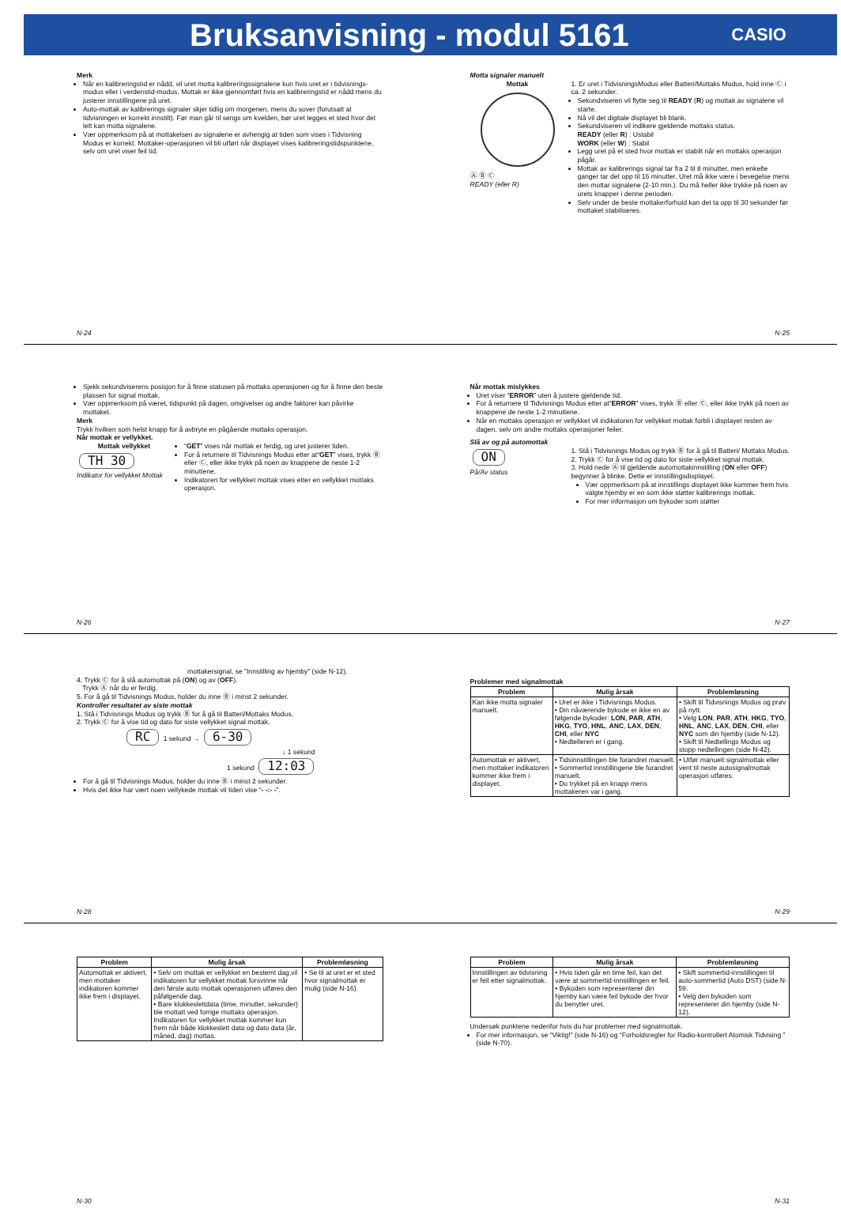Bruksanvisning - modul 5161
CASIO
Merk
Når en kalibreringstid er nådd, vil uret motta kalibreringssignalene kun hvis uret er i tidvisnings-modus eller i verdenstid-modus. Mottak er ikke gjennomført hvis en kalibreringstid er nådd mens du justerer innstillingene på uret.
Auto-mottak av kalibrerings signaler skjer tidlig om morgenen, mens du sover (forutsatt at tidvisningen er korrekt innstilt). Før man går til sengs om kvelden, bør uret legges et sted hvor det lett kan motta signalene.
Vær oppmerksom på at mottakelsen av signalene er avhengig at tiden som vises i Tidvisning Modus er korrekt. Mottaker-operasjonen vil bli utført når displayet vises kalibreringstidspunktene, selv om uret viser feil tid.
N-24
Motta signaler manuelt
Mottak
Ⓐ Ⓑ Ⓒ
READY (eller R)
1. Er uret i TidvisningsModus eller Batteri/Mottaks Modus, hold inne Ⓒ i ca. 2 sekunder.
Sekundviseren vil flytte seg til READY (R) og mottak av signalene vil starte.
Nå vil det digitale displayet bli blank.
Sekundviseren vil indikere gjeldende mottaks status.
READY (eller R) : Ustabil
WORK (eller W) : Stabil
Legg uret på et sted hvor mottak er stabilt når en mottaks operasjon pågår.
Mottak av kalibrerings signal tar fra 2 til 8 minutter, men enkelte ganger tar det opp til 16 minutter. Uret må ikke være i bevegelse mens den mottar signalene (2-10 min.). Du må heller ikke trykke på noen av urets knapper i denne perioden.
Selv under de beste mottakerforhold kan det ta opp til 30 sekunder før mottaket stabiliseres.
N-25
Sjekk sekundviserens posisjon for å finne statusen på mottaks operasjonen og for å finne den beste plassen for signal mottak.
Vær oppmerksom på været, tidspunkt på dagen, omgivelser og andre faktorer kan påvirke mottaket.
Merk
Trykk hvilken som helst knapp for å avbryte en pågående mottaks operasjon.
Når mottak er vellykket.
Mottak vellykket
TH 30
Indikator for vellykket Mottak
“GET” vises når mottak er ferdig, og uret justerer tiden.
For å returnere til Tidvisnings Modus etter at“GET” vises, trykk Ⓑ eller Ⓒ, eller ikke trykk på noen av knappene de neste 1-2 minuttene.
Indikatoren for vellykket mottak vises etter en vellykket mottaks operasjon.
N-26
Når mottak mislykkes
Uret viser “ERROR” uten å justere gjeldende tid.
For å returnere til Tidvisnings Modus etter at“ERROR” vises, trykk Ⓑ eller Ⓒ, eller ikke trykk på noen av knappene de neste 1-2 minuttene.
Når en mottaks operasjon er vellykket vil indikatoren for vellykket mottak forbli i displayet resten av dagen, selv om andre mottaks operasjoner feiler.
Slå av og på automottak
ON
På/Av status
1. Stå i Tidvisnings Modus og trykk Ⓑ for å gå til Batteri/ Mottaks Modus.
2. Trykk Ⓒ for å vise tid og dato for siste vellykket signal mottak.
3. Hold nede Ⓐ til gjeldende automottakinnstilling (ON eller OFF) begynner å blinke. Dette er innstillingsdisplayet.
Vær oppmerksom på at innstillings displayet ikke kommer frem hvis valgte hjemby er en som ikke støtter kalibrerings mottak.
For mer informasjon om bykoder som støtter
N-27
mottakersignal, se ”Innstilling av hjemby” (side N-12).
4. Trykk Ⓒ for å slå automottak på (ON) og av (OFF).
Trykk Ⓐ når du er ferdig.
5. For å gå til Tidvisnings Modus, holder du inne Ⓑ i minst 2 sekunder.
Kontroller resultatet av siste mottak
1. Stå i Tidvisnings Modus og trykk Ⓑ for å gå til Batteri/Mottaks Modus.
2. Trykk Ⓒ for å vise tid og dato for siste vellykket signal mottak.
RC 1 sekund → 6-30
↓ 1 sekund
1 sekund 12:03
For å gå til Tidvisnings Modus, holder du inne Ⓑ i minst 2 sekunder.
Hvis det ikke har vært noen vellykede mottak vil tiden vise “- -:- -”.
N-28
Problemer med signalmottak
| Problem | Mulig årsak | Problemløsning |
| --- | --- | --- |
| Kan ikke motta signaler manuelt. | • Uret er ikke i Tidvisnings Modus. • Din nåværende bykode er ikke en av følgende bykoder: LON , PAR , ATH , HKG , TYO , HNL , ANC , LAX , DEN , CHI , eller NYC • Nedtelleren er i gang. | • Skift til Tidvisnings Modus og prøv på nytt. • Velg LON , PAR , ATH , HKG , TYO , HNL , ANC , LAX , DEN , CHI , eller NYC som din hjemby (side N-12). • Skift til Nedtellings Modus og stopp nedtellingen (side N-42). |
| Automottak er aktivert, men mottaker indikatoren kommer ikke frem i displayet. | • Tidsinnstillingen ble forandret manuelt. • Sommertid innstillingene ble forandret manuelt. • Du trykket på en knapp mens mottakeren var i gang. | • Utfør manuelt signalmottak eller vent til neste autosignalmottak operasjon utføres. |
N-29
| Problem | Mulig årsak | Problemløsning |
| --- | --- | --- |
| Automottak er aktivert, men mottaker indikatoren kommer ikke frem i displayet. | • Selv om mottak er vellykket en bestemt dag,vil indikatoren for vellykket mottak forsvinne når den første auto mottak operasjonen utføres den påfølgende dag. • Bare klokkeslettdata (time, minutter, sekunder) ble mottatt ved forrige mottaks operasjon. Indikatoren for vellykket mottak kommer kun frem når både klokkeslett data og dato data (år, måned, dag) mottas. | • Se til at uret er et sted hvor signalmottak er mulig (side N-16). |
N-30
| Problem | Mulig årsak | Problemløsning |
| --- | --- | --- |
| Innstillingen av tidvisning er feil etter signalmottak. | • Hvis tiden går en time feil, kan det være at sommertid-innstillingen er feil. • Bykoden som representerer din hjemby kan være feil bykode der hvor du benytter uret. | • Skift sommertid-innstillingen til auto-sommertid (Auto DST) (side N-59. • Velg den bykoden som representerer din hjemby (side N-12). |
Undersøk punktene nedenfor hvis du har problemer med signalmottak.
For mer informasjon, se “Viktig!” (side N-16) og “Forholdsregler for Radio-kontrollert Atomisk Tidvising ” (side N-70).
N-31